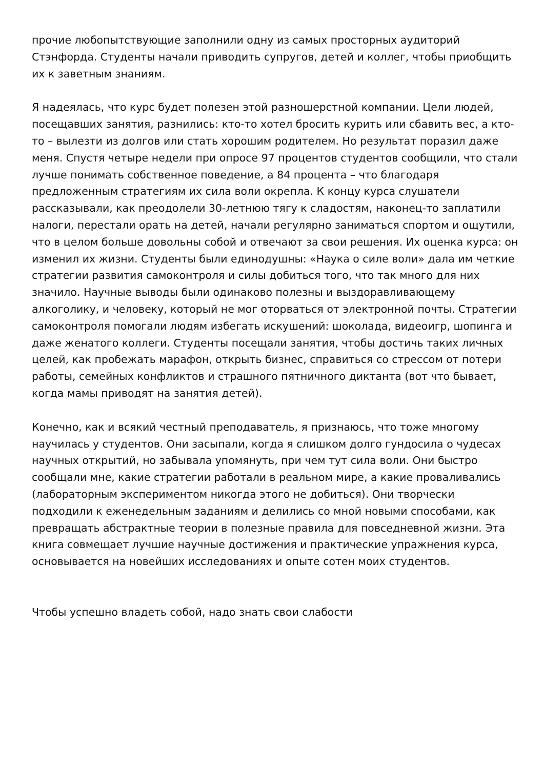прочие любопытствующие заполнили одну из самых просторных аудиторий Стэнфорда. Студенты начали приводить супругов, детей и коллег, чтобы приобщить их к заветным знаниям.
Я надеялась, что курс будет полезен этой разношерстной компании. Цели людей, посещавших занятия, разнились: кто-то хотел бросить курить или сбавить вес, а кто-то – вылезти из долгов или стать хорошим родителем. Но результат поразил даже меня. Спустя четыре недели при опросе 97 процентов студентов сообщили, что стали лучше понимать собственное поведение, а 84 процента – что благодаря предложенным стратегиям их сила воли окрепла. К концу курса слушатели рассказывали, как преодолели 30-летнюю тягу к сладостям, наконец-то заплатили налоги, перестали орать на детей, начали регулярно заниматься спортом и ощутили, что в целом больше довольны собой и отвечают за свои решения. Их оценка курса: он изменил их жизни. Студенты были единодушны: «Наука о силе воли» дала им четкие стратегии развития самоконтроля и силы добиться того, что так много для них значило. Научные выводы были одинаково полезны и выздоравливающему алкоголику, и человеку, который не мог оторваться от электронной почты. Стратегии самоконтроля помогали людям избегать искушений: шоколада, видеоигр, шопинга и даже женатого коллеги. Студенты посещали занятия, чтобы достичь таких личных целей, как пробежать марафон, открыть бизнес, справиться со стрессом от потери работы, семейных конфликтов и страшного пятничного диктанта (вот что бывает, когда мамы приводят на занятия детей).
Конечно, как и всякий честный преподаватель, я признаюсь, что тоже многому научилась у студентов. Они засыпали, когда я слишком долго гундосила о чудесах научных открытий, но забывала упомянуть, при чем тут сила воли. Они быстро сообщали мне, какие стратегии работали в реальном мире, а какие проваливались (лабораторным экспериментом никогда этого не добиться). Они творчески подходили к еженедельным заданиям и делились со мной новыми способами, как превращать абстрактные теории в полезные правила для повседневной жизни. Эта книга совмещает лучшие научные достижения и практические упражнения курса, основывается на новейших исследованиях и опыте сотен моих студентов.
Чтобы успешно владеть собой, надо знать свои слабости